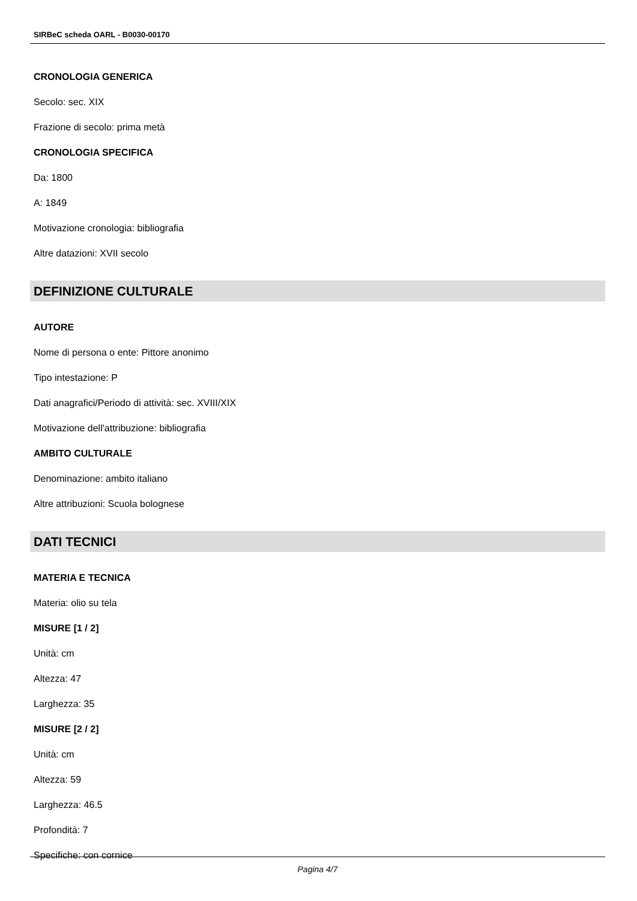SIRBeC scheda OARL - B0030-00170
CRONOLOGIA GENERICA
Secolo: sec. XIX
Frazione di secolo: prima metà
CRONOLOGIA SPECIFICA
Da: 1800
A: 1849
Motivazione cronologia: bibliografia
Altre datazioni: XVII secolo
DEFINIZIONE CULTURALE
AUTORE
Nome di persona o ente: Pittore anonimo
Tipo intestazione: P
Dati anagrafici/Periodo di attività: sec. XVIII/XIX
Motivazione dell'attribuzione: bibliografia
AMBITO CULTURALE
Denominazione: ambito italiano
Altre attribuzioni: Scuola bolognese
DATI TECNICI
MATERIA E TECNICA
Materia: olio su tela
MISURE [1 / 2]
Unità: cm
Altezza: 47
Larghezza: 35
MISURE [2 / 2]
Unità: cm
Altezza: 59
Larghezza: 46.5
Profondità: 7
Specifiche: con cornice
Pagina 4/7